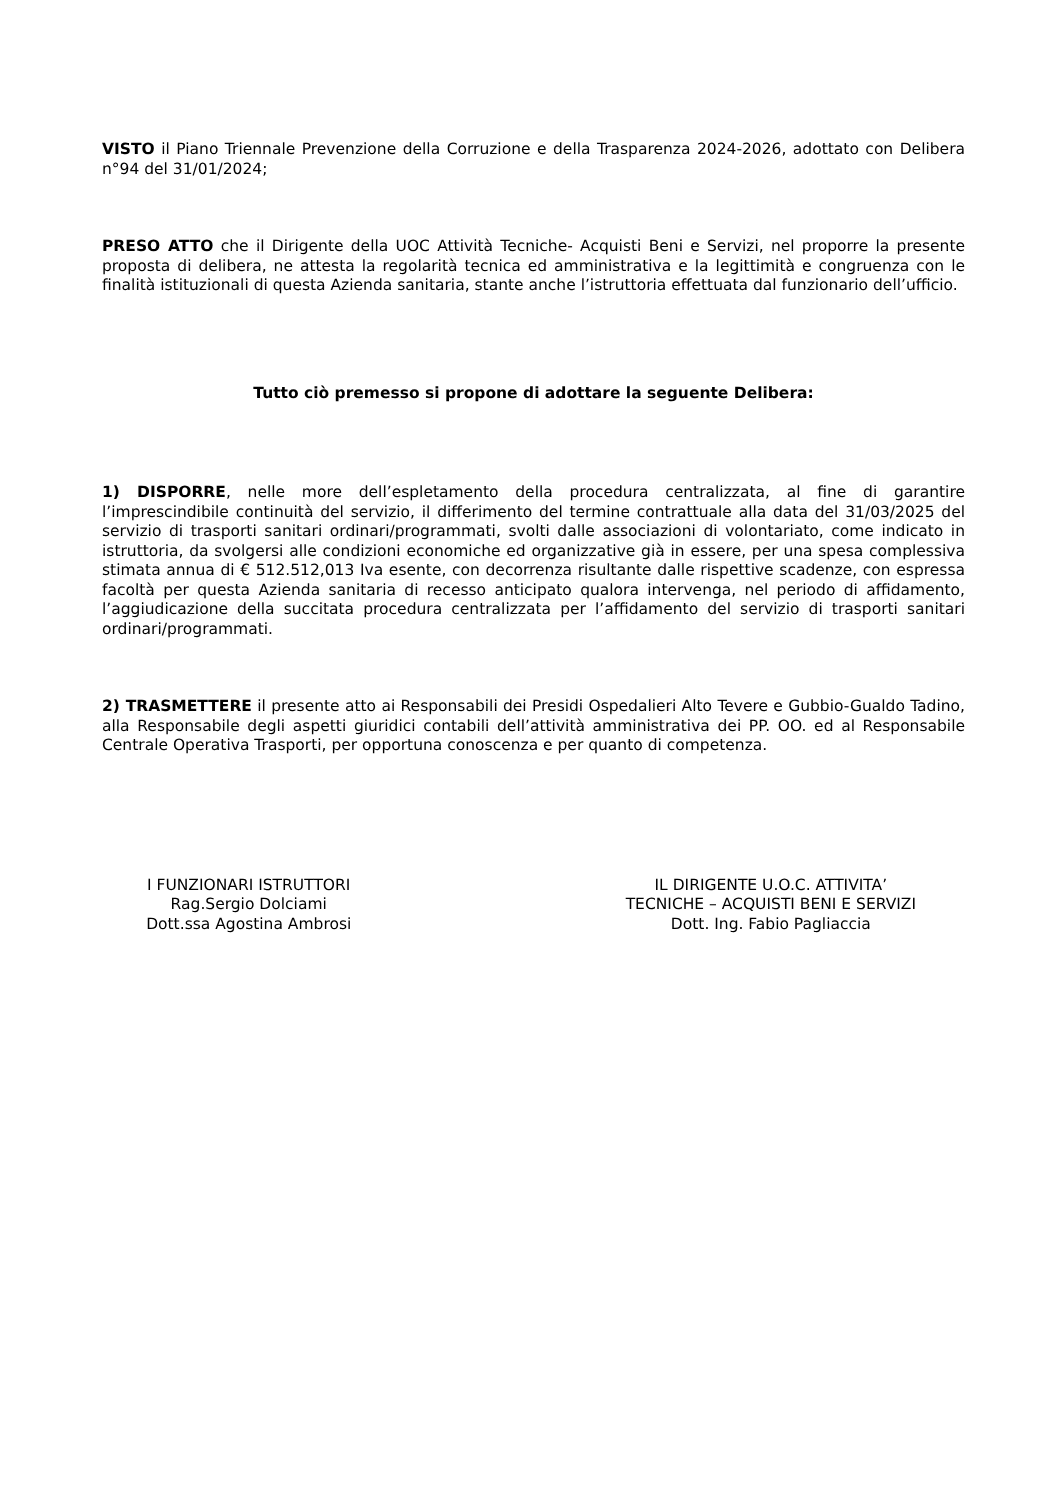VISTO il Piano Triennale Prevenzione della Corruzione e della Trasparenza 2024-2026, adottato con Delibera n°94 del 31/01/2024;
PRESO ATTO che il Dirigente della UOC Attività Tecniche- Acquisti Beni e Servizi, nel proporre la presente proposta di delibera, ne attesta la regolarità tecnica ed amministrativa e la legittimità e congruenza con le finalità istituzionali di questa Azienda sanitaria, stante anche l’istruttoria effettuata dal funzionario dell’ufficio.
Tutto ciò premesso si propone di adottare la seguente Delibera:
1) DISPORRE, nelle more dell’espletamento della procedura centralizzata, al fine di garantire l’imprescindibile continuità del servizio, il differimento del termine contrattuale alla data del 31/03/2025 del servizio di trasporti sanitari ordinari/programmati, svolti dalle associazioni di volontariato, come indicato in istruttoria, da svolgersi alle condizioni economiche ed organizzative già in essere, per una spesa complessiva stimata annua di € 512.512,013 Iva esente, con decorrenza risultante dalle rispettive scadenze, con espressa facoltà per questa Azienda sanitaria di recesso anticipato qualora intervenga, nel periodo di affidamento, l’aggiudicazione della succitata procedura centralizzata per l’affidamento del servizio di trasporti sanitari ordinari/programmati.
2) TRASMETTERE il presente atto ai Responsabili dei Presidi Ospedalieri Alto Tevere e Gubbio-Gualdo Tadino, alla Responsabile degli aspetti giuridici contabili dell’attività amministrativa dei PP. OO. ed al Responsabile Centrale Operativa Trasporti, per opportuna conoscenza e per quanto di competenza.
I FUNZIONARI ISTRUTTORI
Rag.Sergio Dolciami
Dott.ssa Agostina Ambrosi
IL DIRIGENTE U.O.C. ATTIVITA’
TECNICHE – ACQUISTI BENI E SERVIZI
Dott. Ing. Fabio Pagliaccia